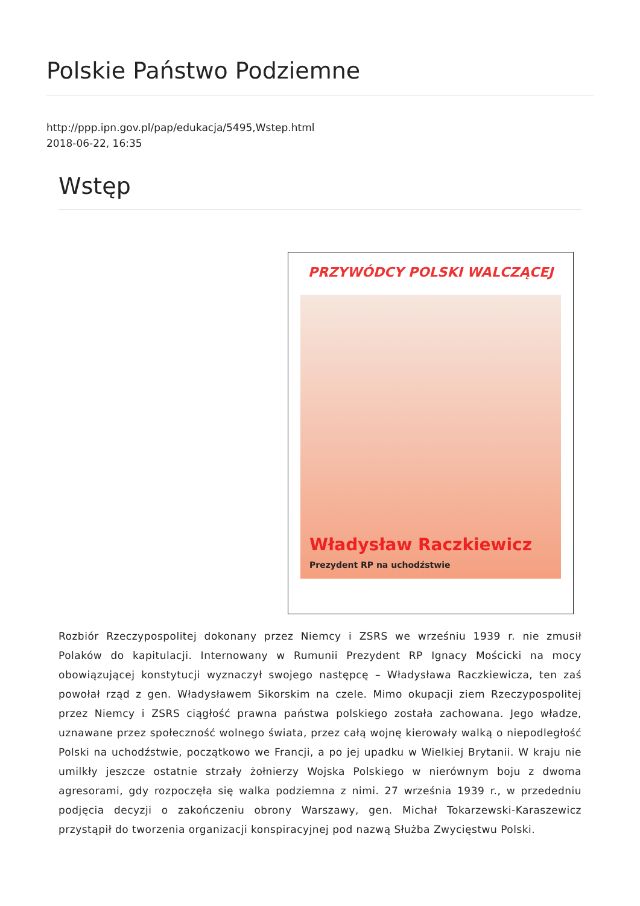Polskie Państwo Podziemne
http://ppp.ipn.gov.pl/pap/edukacja/5495,Wstep.html
2018-06-22, 16:35
Wstęp
PRZYWÓDCY POLSKI WALCZĄCEJ
Władysław Raczkiewicz
Prezydent RP na uchodźstwie
Rozbiór Rzeczypospolitej dokonany przez Niemcy i ZSRS we wrześniu 1939 r. nie zmusił Polaków do kapitulacji. Internowany w Rumunii Prezydent RP Ignacy Mościcki na mocy obowiązującej konstytucji wyznaczył swojego następcę – Władysława Raczkiewicza, ten zaś powołał rząd z gen. Władysławem Sikorskim na czele. Mimo okupacji ziem Rzeczypospolitej przez Niemcy i ZSRS ciągłość prawna państwa polskiego została zachowana. Jego władze, uznawane przez społeczność wolnego świata, przez całą wojnę kierowały walką o niepodległość Polski na uchodźstwie, początkowo we Francji, a po jej upadku w Wielkiej Brytanii. W kraju nie umilkły jeszcze ostatnie strzały żołnierzy Wojska Polskiego w nierównym boju z dwoma agresorami, gdy rozpoczęła się walka podziemna z nimi. 27 września 1939 r., w przededniu podjęcia decyzji o zakończeniu obrony Warszawy, gen. Michał Tokarzewski-Karaszewicz przystąpił do tworzenia organizacji konspiracyjnej pod nazwą Służba Zwycięstwu Polski.